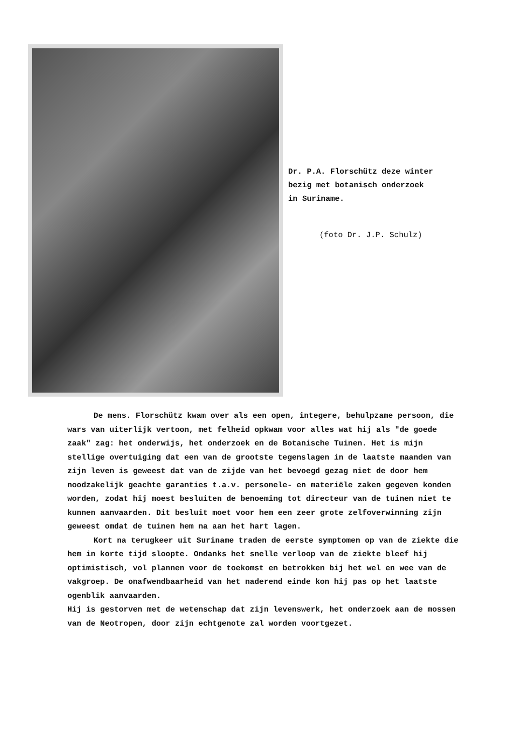Dr. P.A. Florschütz deze winter
bezig met botanisch onderzoek
in Suriname.
(foto Dr. J.P. Schulz)
De mens. Florschütz kwam over als een open, integere, behulpzame persoon, die wars van uiterlijk vertoon, met felheid opkwam voor alles wat hij als "de goede zaak" zag: het onderwijs, het onderzoek en de Botanische Tuinen. Het is mijn stellige overtuiging dat een van de grootste tegenslagen in de laatste maanden van zijn leven is geweest dat van de zijde van het bevoegd gezag niet de door hem noodzakelijk geachte garanties t.a.v. personele- en materiële zaken gegeven konden worden, zodat hij moest besluiten de benoeming tot directeur van de tuinen niet te kunnen aanvaarden. Dit besluit moet voor hem een zeer grote zelfoverwinning zijn geweest omdat de tuinen hem na aan het hart lagen.
Kort na terugkeer uit Suriname traden de eerste symptomen op van de ziekte die hem in korte tijd sloopte. Ondanks het snelle verloop van de ziekte bleef hij optimistisch, vol plannen voor de toekomst en betrokken bij het wel en wee van de vakgroep. De onafwendbaarheid van het naderend einde kon hij pas op het laatste ogenblik aanvaarden.
Hij is gestorven met de wetenschap dat zijn levenswerk, het onderzoek aan de mossen van de Neotropen, door zijn echtgenote zal worden voortgezet.